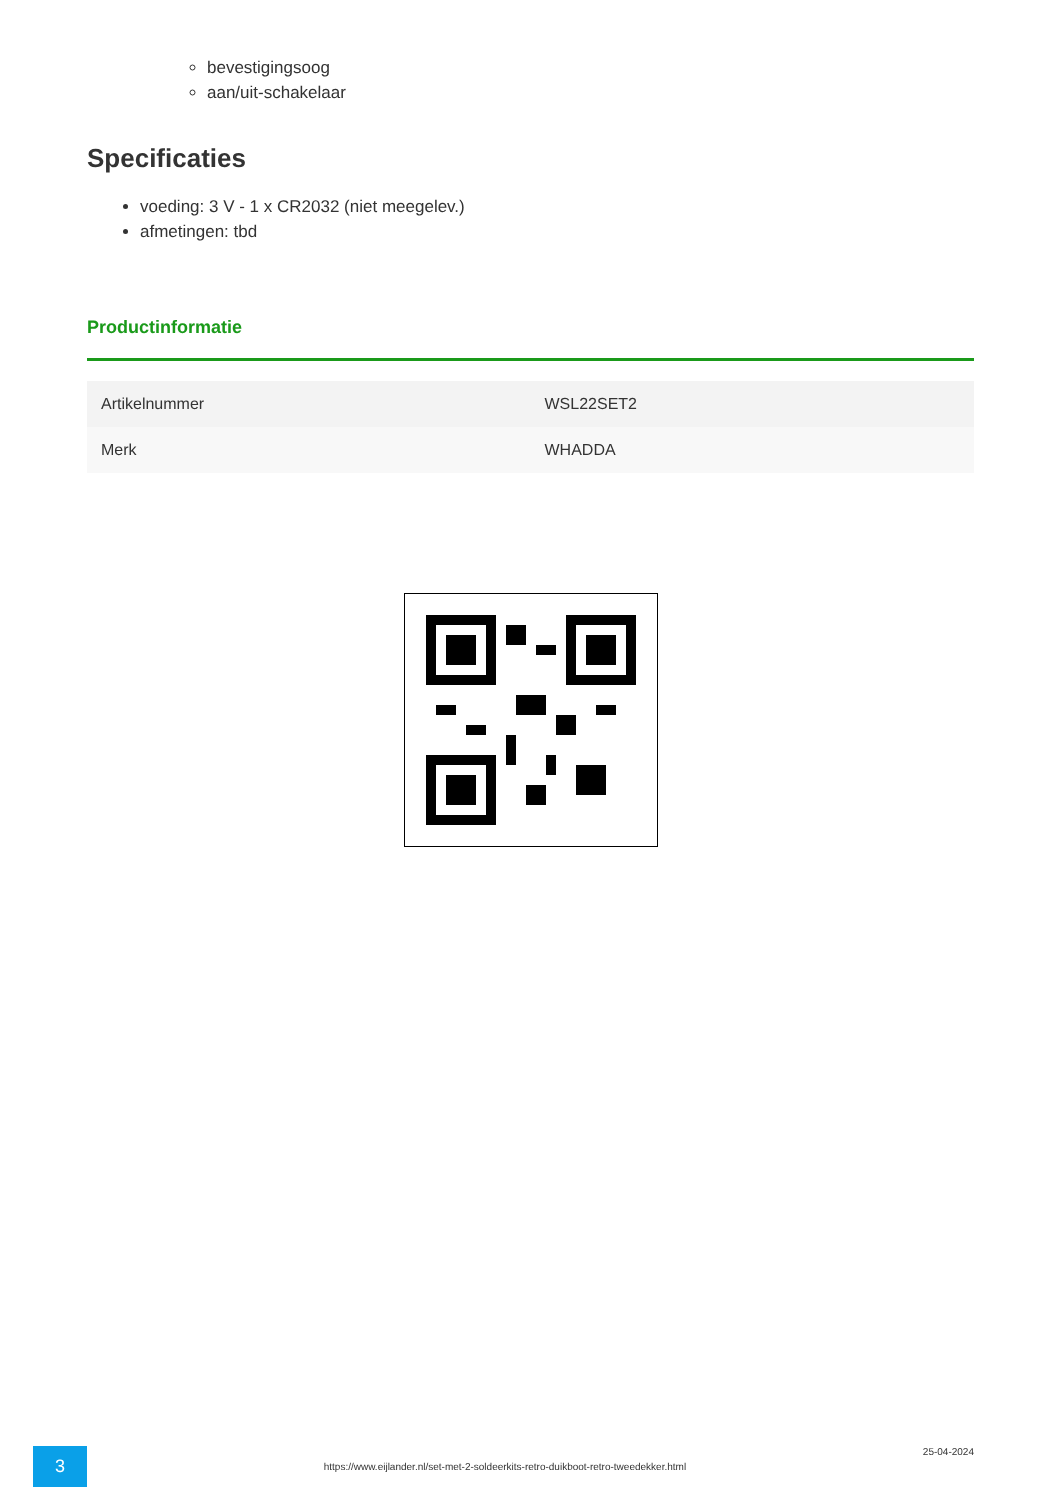bevestigingsoog
aan/uit-schakelaar
Specificaties
voeding: 3 V - 1 x CR2032 (niet meegelev.)
afmetingen: tbd
Productinformatie
| Artikelnummer | WSL22SET2 |
| Merk | WHADDA |
3
https://www.eijlander.nl/set-met-2-soldeerkits-retro-duikboot-retro-tweedekker.html
25-04-2024